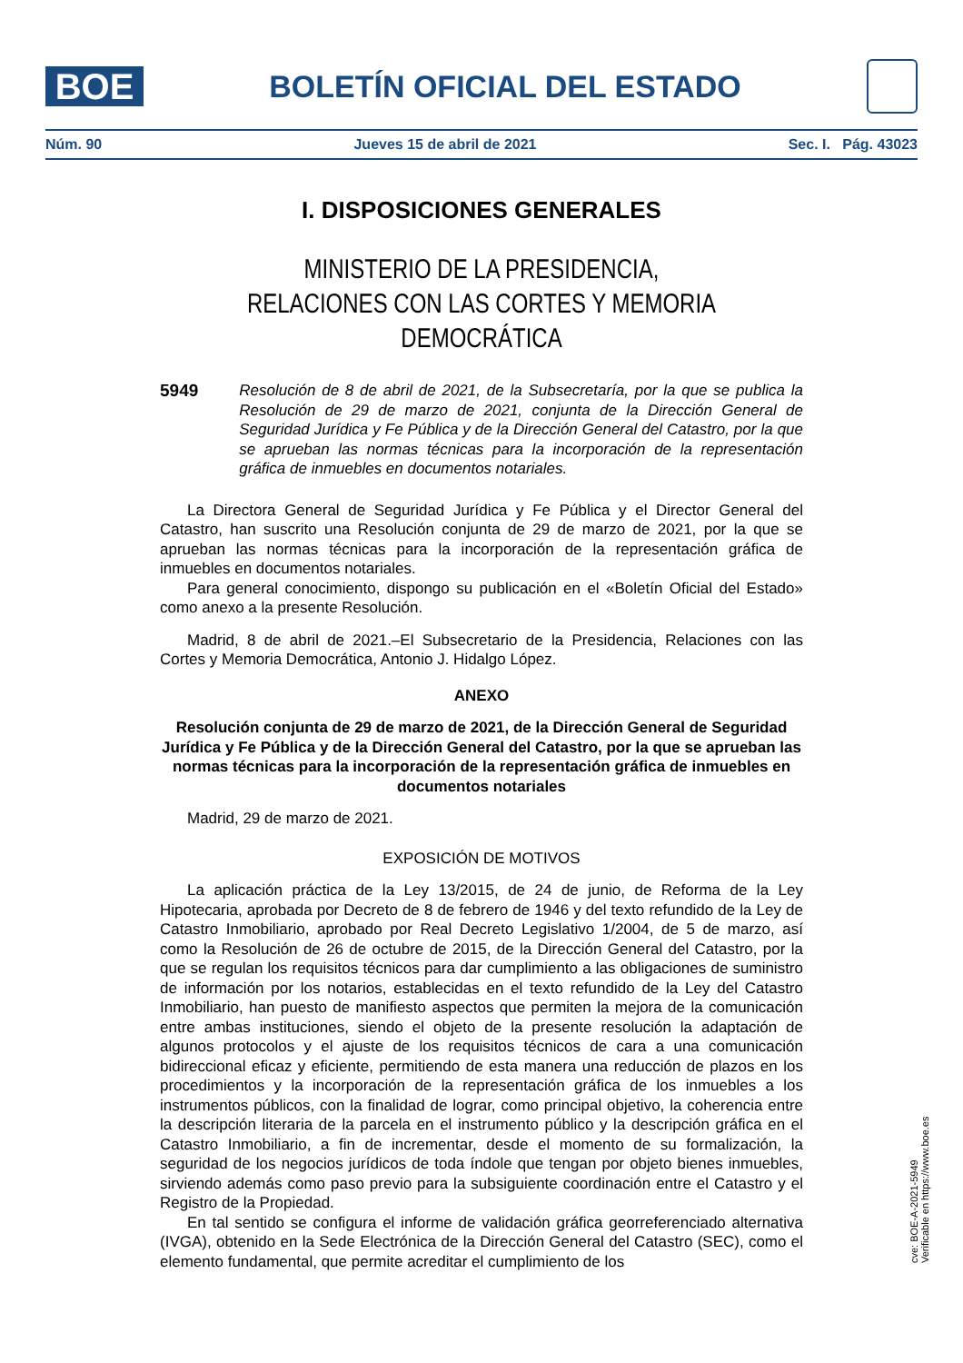BOE
BOLETÍN OFICIAL DEL ESTADO
Núm. 90 Jueves 15 de abril de 2021 Sec. I. Pág. 43023
I. DISPOSICIONES GENERALES
MINISTERIO DE LA PRESIDENCIA,
RELACIONES CON LAS CORTES Y MEMORIA DEMOCRÁTICA
5949 Resolución de 8 de abril de 2021, de la Subsecretaría, por la que se publica la Resolución de 29 de marzo de 2021, conjunta de la Dirección General de Seguridad Jurídica y Fe Pública y de la Dirección General del Catastro, por la que se aprueban las normas técnicas para la incorporación de la representación gráfica de inmuebles en documentos notariales.
La Directora General de Seguridad Jurídica y Fe Pública y el Director General del Catastro, han suscrito una Resolución conjunta de 29 de marzo de 2021, por la que se aprueban las normas técnicas para la incorporación de la representación gráfica de inmuebles en documentos notariales.
Para general conocimiento, dispongo su publicación en el «Boletín Oficial del Estado» como anexo a la presente Resolución.
Madrid, 8 de abril de 2021.–El Subsecretario de la Presidencia, Relaciones con las Cortes y Memoria Democrática, Antonio J. Hidalgo López.
ANEXO
Resolución conjunta de 29 de marzo de 2021, de la Dirección General de Seguridad Jurídica y Fe Pública y de la Dirección General del Catastro, por la que se aprueban las normas técnicas para la incorporación de la representación gráfica de inmuebles en documentos notariales
Madrid, 29 de marzo de 2021.
EXPOSICIÓN DE MOTIVOS
La aplicación práctica de la Ley 13/2015, de 24 de junio, de Reforma de la Ley Hipotecaria, aprobada por Decreto de 8 de febrero de 1946 y del texto refundido de la Ley de Catastro Inmobiliario, aprobado por Real Decreto Legislativo 1/2004, de 5 de marzo, así como la Resolución de 26 de octubre de 2015, de la Dirección General del Catastro, por la que se regulan los requisitos técnicos para dar cumplimiento a las obligaciones de suministro de información por los notarios, establecidas en el texto refundido de la Ley del Catastro Inmobiliario, han puesto de manifiesto aspectos que permiten la mejora de la comunicación entre ambas instituciones, siendo el objeto de la presente resolución la adaptación de algunos protocolos y el ajuste de los requisitos técnicos de cara a una comunicación bidireccional eficaz y eficiente, permitiendo de esta manera una reducción de plazos en los procedimientos y la incorporación de la representación gráfica de los inmuebles a los instrumentos públicos, con la finalidad de lograr, como principal objetivo, la coherencia entre la descripción literaria de la parcela en el instrumento público y la descripción gráfica en el Catastro Inmobiliario, a fin de incrementar, desde el momento de su formalización, la seguridad de los negocios jurídicos de toda índole que tengan por objeto bienes inmuebles, sirviendo además como paso previo para la subsiguiente coordinación entre el Catastro y el Registro de la Propiedad.
En tal sentido se configura el informe de validación gráfica georreferenciado alternativa (IVGA), obtenido en la Sede Electrónica de la Dirección General del Catastro (SEC), como el elemento fundamental, que permite acreditar el cumplimiento de los
cve: BOE-A-2021-5949
Verificable en https://www.boe.es